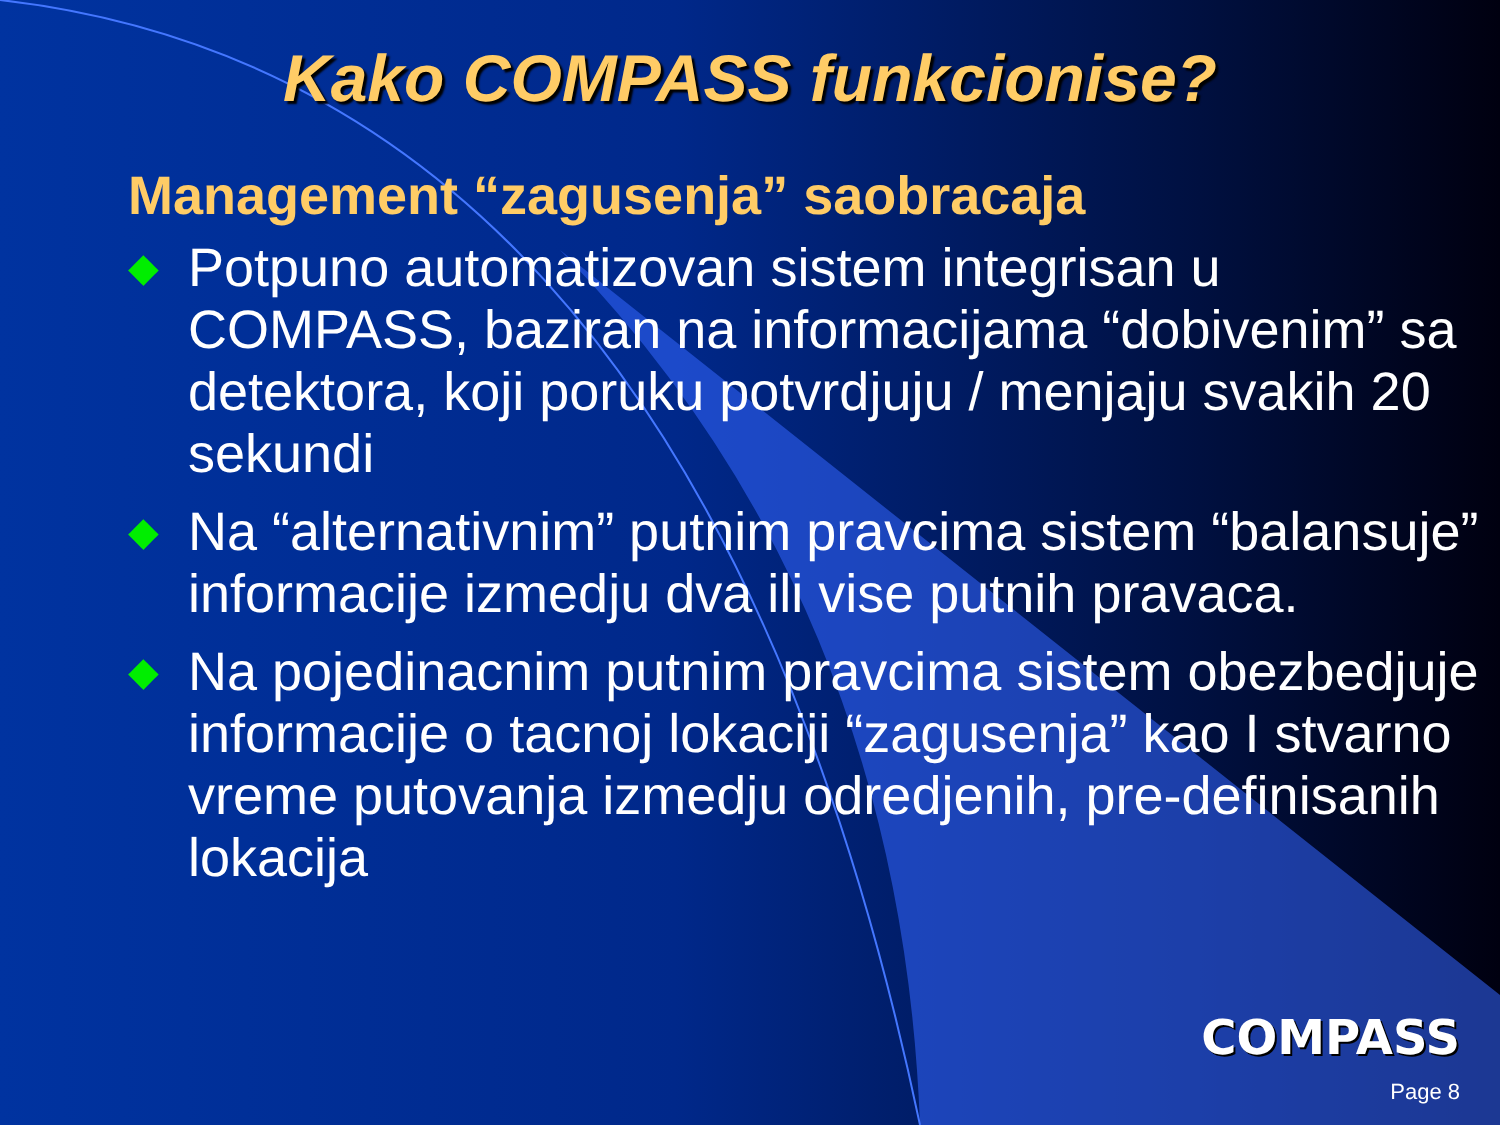Kako COMPASS funkcionise?
Management “zagusenja” saobracaja
◆ Potpuno automatizovan sistem integrisan u COMPASS, baziran na informacijama “dobivenim” sa detektora, koji poruku potvrdjuju / menjaju svakih 20 sekundi
◆ Na “alternativnim” putnim pravcima sistem “balansuje” informacije izmedju dva ili vise putnih pravaca.
◆ Na pojedinacnim putnim pravcima sistem obezbedjuje informacije o tacnoj lokaciji “zagusenja” kao I stvarno vreme putovanja izmedju odredjenih, pre-definisanih lokacija
COMPASS
Page 8